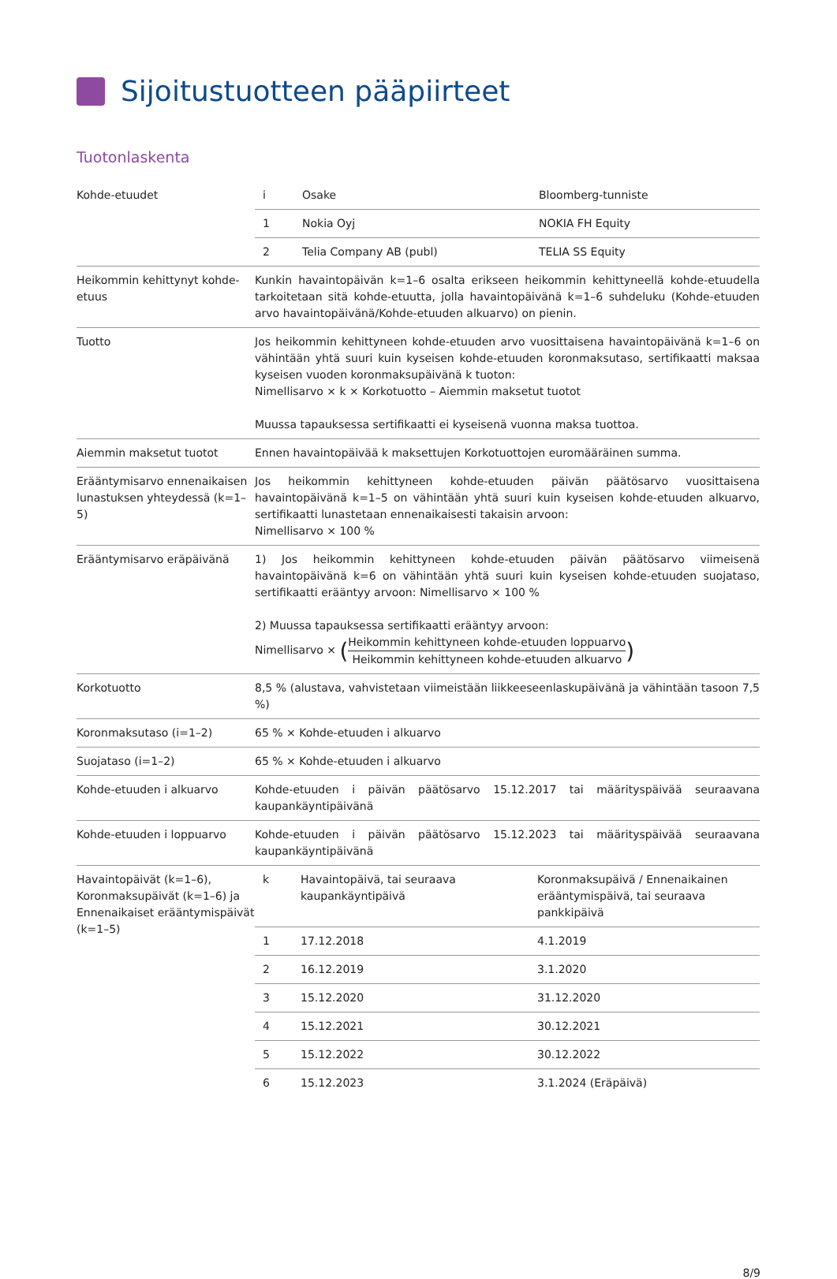Sijoitustuotteen pääpiirteet
Tuotonlaskenta
| Kohde-etuudet | / i / Osake / Bloomberg-tunniste / / 1 / Nokia Oyj / NOKIA FH Equity / / 2 / Telia Company AB (publ) / TELIA SS Equity / |
| Heikommin kehittynyt kohde-etuus | Kunkin havaintopäivän k=1–6 osalta erikseen heikommin kehittyneellä kohde-etuudella tarkoitetaan sitä kohde-etuutta, jolla havaintopäivänä k=1–6 suhdeluku (Kohde-etuuden arvo havaintopäivänä/Kohde-etuuden alkuarvo) on pienin. |
| Tuotto | Jos heikommin kehittyneen kohde-etuuden arvo vuosittaisena havaintopäivänä k=1–6 on vähintään yhtä suuri kuin kyseisen kohde-etuuden koronmaksutaso, sertifikaatti maksaa kyseisen vuoden koronmaksupäivänä k tuoton: Nimellisarvo × k × Korkotuotto – Aiemmin maksetut tuotot Muussa tapauksessa sertifikaatti ei kyseisenä vuonna maksa tuottoa. |
| Aiemmin maksetut tuotot | Ennen havaintopäivää k maksettujen Korkotuottojen euromääräinen summa. |
| Erääntymisarvo ennenaikaisen lunastuksen yhteydessä (k=1–5) | Jos heikommin kehittyneen kohde-etuuden päivän päätösarvo vuosittaisena havaintopäivänä k=1–5 on vähintään yhtä suuri kuin kyseisen kohde-etuuden alkuarvo, sertifikaatti lunastetaan ennenaikaisesti takaisin arvoon: Nimellisarvo × 100 % |
| Erääntymisarvo eräpäivänä | 1) Jos heikommin kehittyneen kohde-etuuden päivän päätösarvo viimeisenä havaintopäivänä k=6 on vähintään yhtä suuri kuin kyseisen kohde-etuuden suojataso, sertifikaatti erääntyy arvoon: Nimellisarvo × 100 % 2) Muussa tapauksessa sertifikaatti erääntyy arvoon: Nimellisarvo × ( Heikommin kehittyneen kohde-etuuden loppuarvo Heikommin kehittyneen kohde-etuuden alkuarvo ) |
| Korkotuotto | 8,5 % (alustava, vahvistetaan viimeistään liikkeeseenlaskupäivänä ja vähintään tasoon 7,5 %) |
| Koronmaksutaso (i=1–2) | 65 % × Kohde-etuuden i alkuarvo |
| Suojataso (i=1–2) | 65 % × Kohde-etuuden i alkuarvo |
| Kohde-etuuden i alkuarvo | Kohde-etuuden i päivän päätösarvo 15.12.2017 tai määrityspäivää seuraavana kaupankäyntipäivänä |
| Kohde-etuuden i loppuarvo | Kohde-etuuden i päivän päätösarvo 15.12.2023 tai määrityspäivää seuraavana kaupankäyntipäivänä |
| Havaintopäivät (k=1–6), Koronmaksupäivät (k=1–6) ja Ennenaikaiset erääntymispäivät (k=1–5) | / k / Havaintopäivä, tai seuraava kaupankäyntipäivä / Koronmaksupäivä / Ennenaikainen erääntymispäivä, tai seuraava pankkipäivä / / 1 / 17.12.2018 / 4.1.2019 / / 2 / 16.12.2019 / 3.1.2020 / / 3 / 15.12.2020 / 31.12.2020 / / 4 / 15.12.2021 / 30.12.2021 / / 5 / 15.12.2022 / 30.12.2022 / / 6 / 15.12.2023 / 3.1.2024 (Eräpäivä) / |
8/9